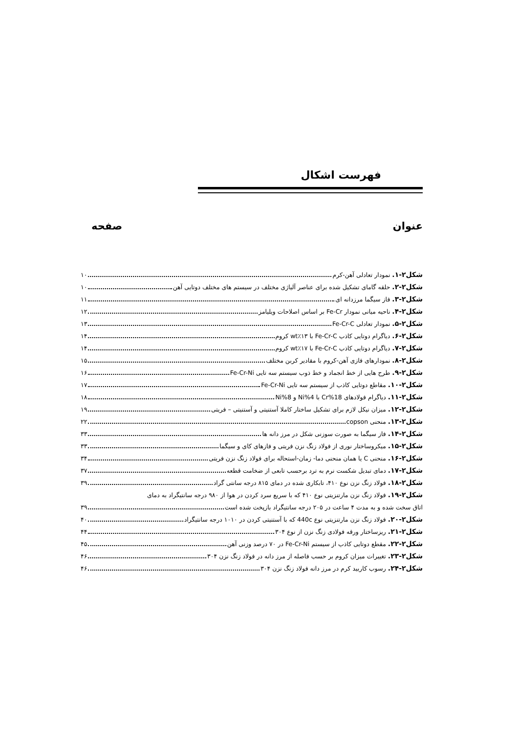فهرست اشکال
عنوان صفحه
شکل۲-۱. نمودار تعادلی آهن-کرم ۱۰
شکل۲-۲. حلقه گامای تشکیل شده برای عناصر آلیاژی مختلف در سیستم های مختلف دوتایی آهن ۱۰
شکل۲-۳. فاز سیگما مرزدانه ای ۱۱
شکل۲-۴. ناحیه میانی نمودار Fe-Cr بر اساس اصلاحات ویلیامز ۱۲
شکل۲-۵. نمودار تعادلی Fe-Cr-C ۱۳
شکل۲-۶. دیاگرام دوتایی کاذب Fe-Cr-C با wt٪۱۳ کروم ۱۴
شکل۲-۷. دیاگرام دوتایی کاذب Fe-Cr-C با wt٪۱۷ کروم ۱۴
شکل۲-۸. نمودارهای فازی آهن-کروم با مقادیر کربن مختلف ۱۵
شکل۲-۹. طرح هایی از خط انجماد و خط ذوب سیستم سه تایی Fe-Cr-Ni ۱۶
شکل۲-۱۰. مقاطع دوتایی کاذب از سیستم سه تایی Fe-Cr-Ni ۱۷
شکل۲-۱۱. دیاگرام فولادهای 18%Cr با 4%Ni و 8%Ni ۱۸
شکل۲-۱۲. میزان نیکل لازم برای تشکیل ساختار کاملا آستنیتی و آستنیتی – فریتی ۱۹
شکل۲-۱۳. منحنی copson ۲۲
شکل۲-۱۴. فاز سیگما به صورت سوزنی شکل در مرز دانه ها ۳۳
شکل۲-۱۵. میکروساختار نوری از فولاد زنگ نزن فریتی و فازهای کای و سیگما ۳۳
شکل۲-۱۶. منحنی C یا همان منحنی دما- زمان-استحاله برای فولاد زنگ نزن فریتی ۳۴
شکل۲-۱۷. دمای تبدیل شکست نرم به ترد برحسب تابعی از ضخامت قطعه ۳۷
شکل۲-۱۸. فولاد زنگ نزن نوع ۴۱۰، تابکاری شده در دمای ۸۱۵ درجه سانتی گراد ۳۹
شکل۲-۱۹. فولاد زنگ نزن مارتنزیتی نوع ۴۱۰ که با سریع سرد کردن در هوا از ۹۸۰ درجه سانتیگراد به دمای
اتاق سخت شده و به مدت ۴ ساعت در ۲۰۵ درجه سانتیگراد بازپخت شده است ۳۹
شکل۲-۲۰. فولاد زنگ نزن مارتنزیتی نوع 440c که با آستنیتی کردن در ۱۰۱۰ درجه سانتیگراد ۴۰
شکل۲-۲۱. ریزساختار ورقه فولادی زنگ نزن از نوع ۳۰۴ ۴۴
شکل۲-۲۲. مقطع دوتایی کاذب از سیستم Fe-Cr-Ni در ۷۰ درصد وزنی آهن ۴۵
شکل۲-۲۳. تغییرات میزان کروم بر حسب فاصله از مرز دانه در فولاد زنگ نزن ۳۰۴ ۴۶
شکل۲-۲۴. رسوب کاربید کرم در مرز دانه فولاد زنگ نزن ۳۰۴ ۴۶